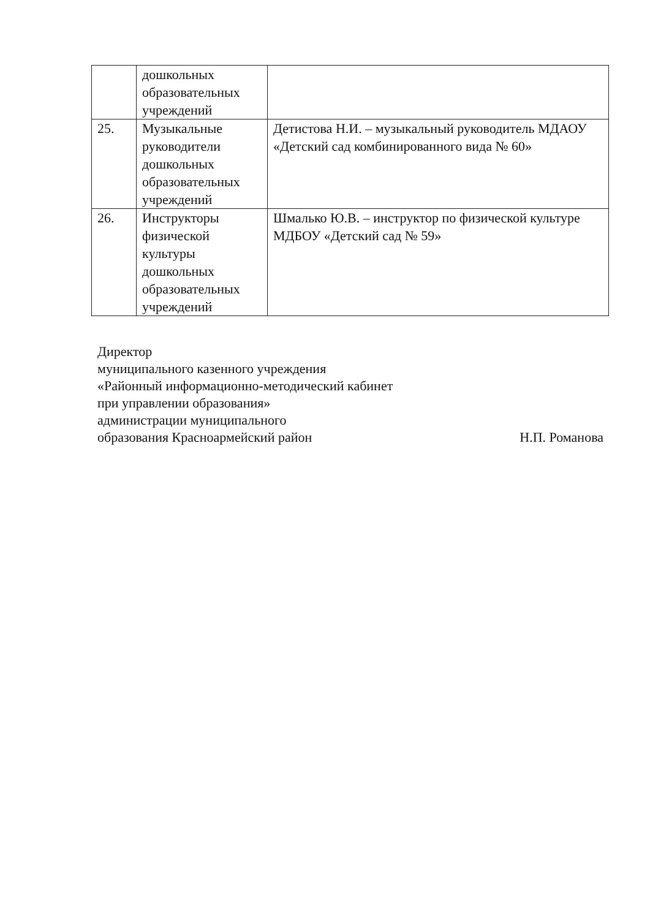| | дошкольных образовательных учреждений | |
| 25. | Музыкальные руководители дошкольных образовательных учреждений | Детистова Н.И. – музыкальный руководитель МДАОУ «Детский сад комбинированного вида № 60» |
| 26. | Инструкторы физической культуры дошкольных образовательных учреждений | Шмалько Ю.В. – инструктор по физической культуре МДБОУ «Детский сад № 59» |
Директор
муниципального казенного учреждения
«Районный информационно-методический кабинет при управлении образования»
администрации муниципального
образования Красноармейский район
Н.П. Романова